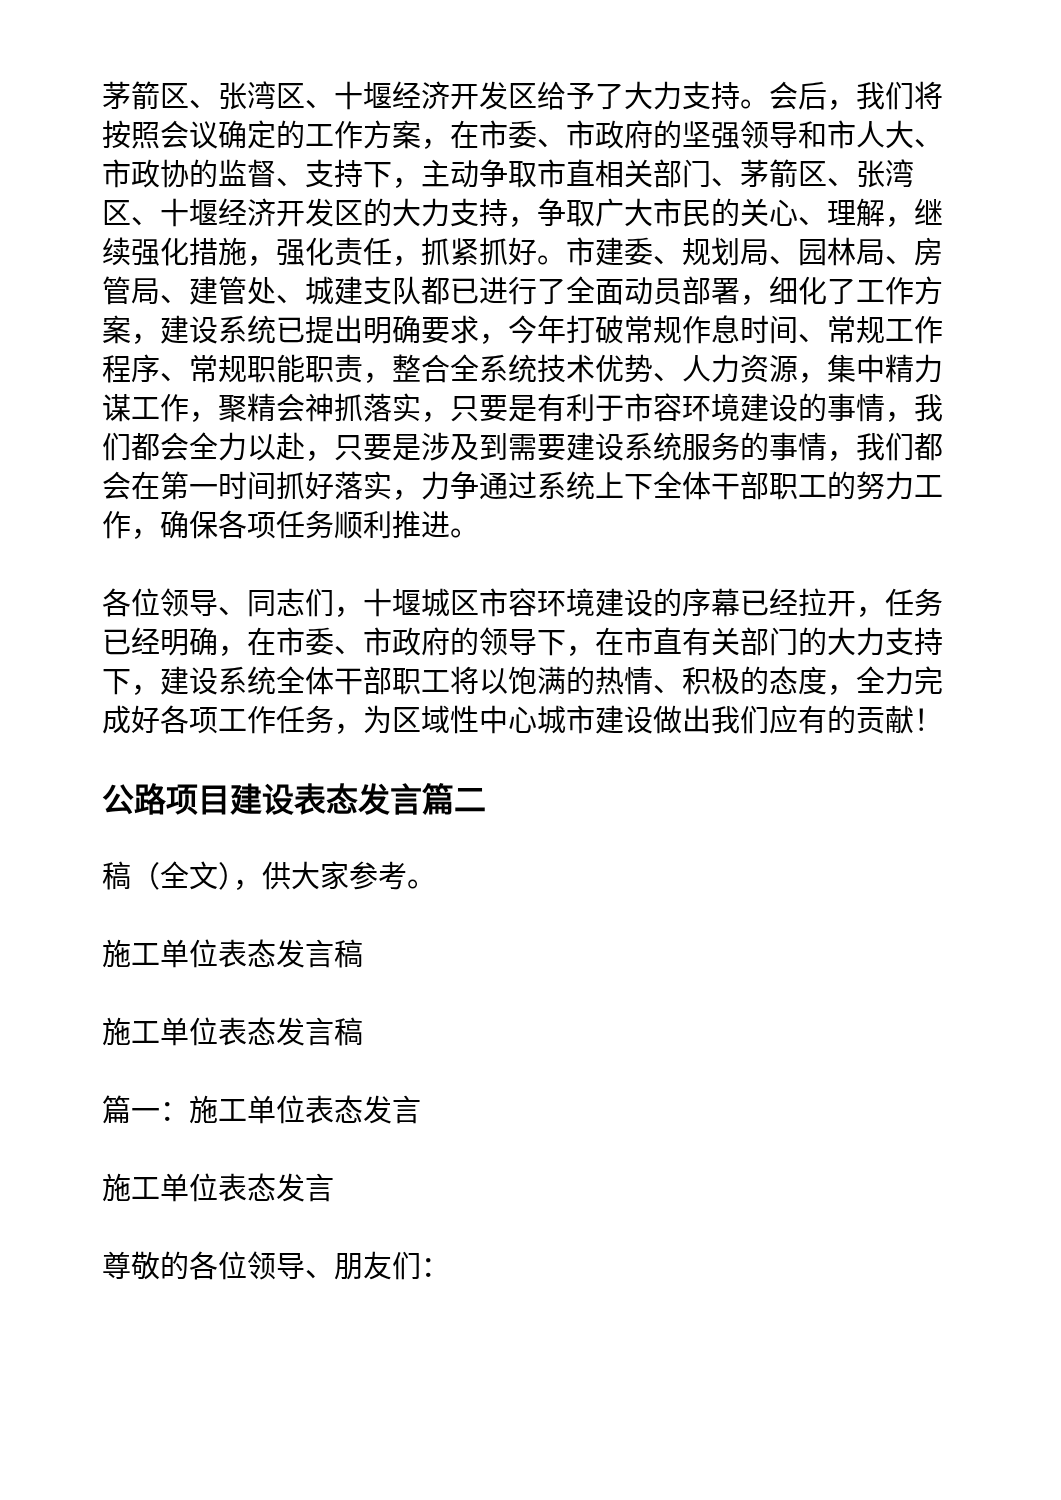茅箭区、张湾区、十堰经济开发区给予了大力支持。会后，我们将按照会议确定的工作方案，在市委、市政府的坚强领导和市人大、市政协的监督、支持下，主动争取市直相关部门、茅箭区、张湾区、十堰经济开发区的大力支持，争取广大市民的关心、理解，继续强化措施，强化责任，抓紧抓好。市建委、规划局、园林局、房管局、建管处、城建支队都已进行了全面动员部署，细化了工作方案，建设系统已提出明确要求，今年打破常规作息时间、常规工作程序、常规职能职责，整合全系统技术优势、人力资源，集中精力谋工作，聚精会神抓落实，只要是有利于市容环境建设的事情，我们都会全力以赴，只要是涉及到需要建设系统服务的事情，我们都会在第一时间抓好落实，力争通过系统上下全体干部职工的努力工作，确保各项任务顺利推进。
各位领导、同志们，十堰城区市容环境建设的序幕已经拉开，任务已经明确，在市委、市政府的领导下，在市直有关部门的大力支持下，建设系统全体干部职工将以饱满的热情、积极的态度，全力完成好各项工作任务，为区域性中心城市建设做出我们应有的贡献！
公路项目建设表态发言篇二
稿（全文），供大家参考。
施工单位表态发言稿
施工单位表态发言稿
篇一：施工单位表态发言
施工单位表态发言
尊敬的各位领导、朋友们：